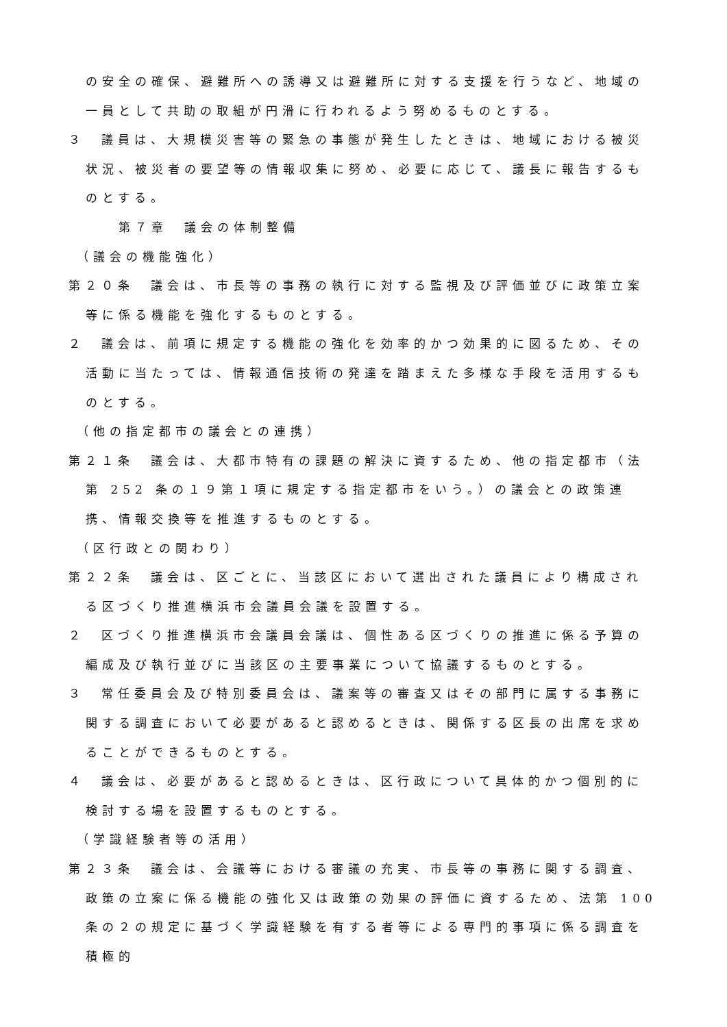の安全の確保、避難所への誘導又は避難所に対する支援を行うなど、地域の一員として共助の取組が円滑に行われるよう努めるものとする。
３　議員は、大規模災害等の緊急の事態が発生したときは、地域における被災状況、被災者の要望等の情報収集に努め、必要に応じて、議長に報告するものとする。
第７章　議会の体制整備
（議会の機能強化）
第２０条　議会は、市長等の事務の執行に対する監視及び評価並びに政策立案等に係る機能を強化するものとする。
２　議会は、前項に規定する機能の強化を効率的かつ効果的に図るため、その活動に当たっては、情報通信技術の発達を踏まえた多様な手段を活用するものとする。
（他の指定都市の議会との連携）
第２１条　議会は、大都市特有の課題の解決に資するため、他の指定都市（法第 252 条の１９第１項に規定する指定都市をいう。）の議会との政策連携、情報交換等を推進するものとする。
（区行政との関わり）
第２２条　議会は、区ごとに、当該区において選出された議員により構成される区づくり推進横浜市会議員会議を設置する。
２　区づくり推進横浜市会議員会議は、個性ある区づくりの推進に係る予算の編成及び執行並びに当該区の主要事業について協議するものとする。
３　常任委員会及び特別委員会は、議案等の審査又はその部門に属する事務に関する調査において必要があると認めるときは、関係する区長の出席を求めることができるものとする。
４　議会は、必要があると認めるときは、区行政について具体的かつ個別的に検討する場を設置するものとする。
（学識経験者等の活用）
第２３条　議会は、会議等における審議の充実、市長等の事務に関する調査、政策の立案に係る機能の強化又は政策の効果の評価に資するため、法第 100 条の２の規定に基づく学識経験を有する者等による専門的事項に係る調査を積極的